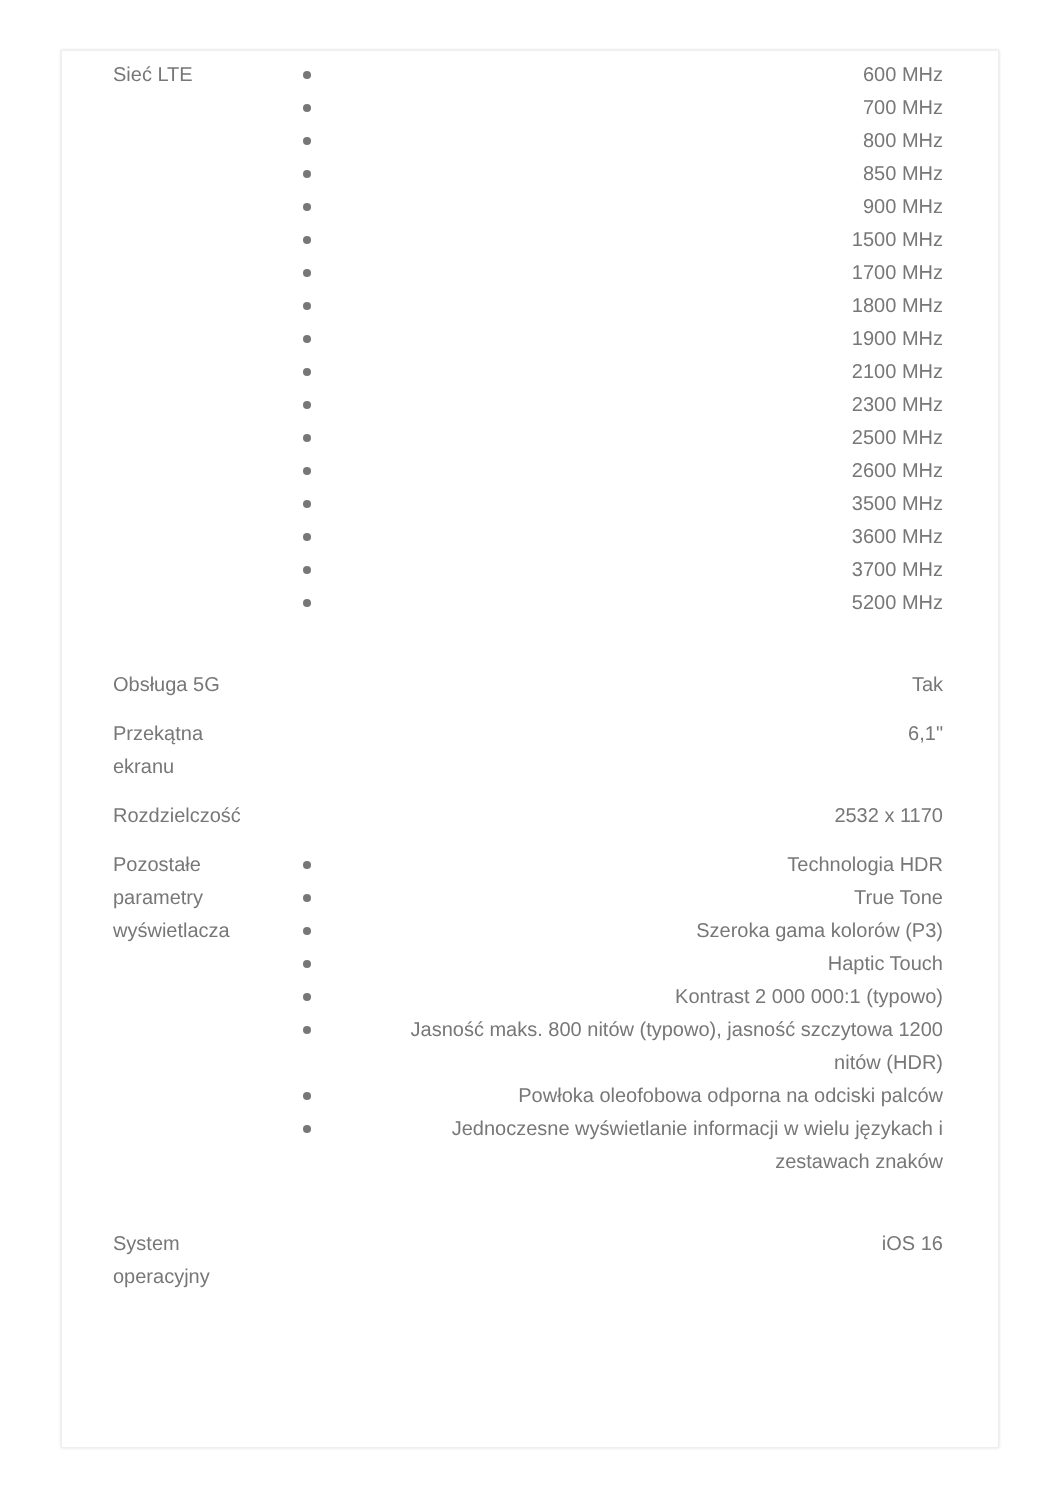| Sieć LTE | 600 MHz 700 MHz 800 MHz 850 MHz 900 MHz 1500 MHz 1700 MHz 1800 MHz 1900 MHz 2100 MHz 2300 MHz 2500 MHz 2600 MHz 3500 MHz 3600 MHz 3700 MHz 5200 MHz |
| Obsługa 5G | Tak |
| Przekątna ekranu | 6,1" |
| Rozdzielczość | 2532 x 1170 |
| Pozostałe parametry wyświetlacza | Technologia HDR True Tone Szeroka gama kolorów (P3) Haptic Touch Kontrast 2 000 000:1 (typowo) Jasność maks. 800 nitów (typowo), jasność szczytowa 1200 nitów (HDR) Powłoka oleofobowa odporna na odciski palców Jednoczesne wyświetlanie informacji w wielu językach i zestawach znaków |
| System operacyjny | iOS 16 |